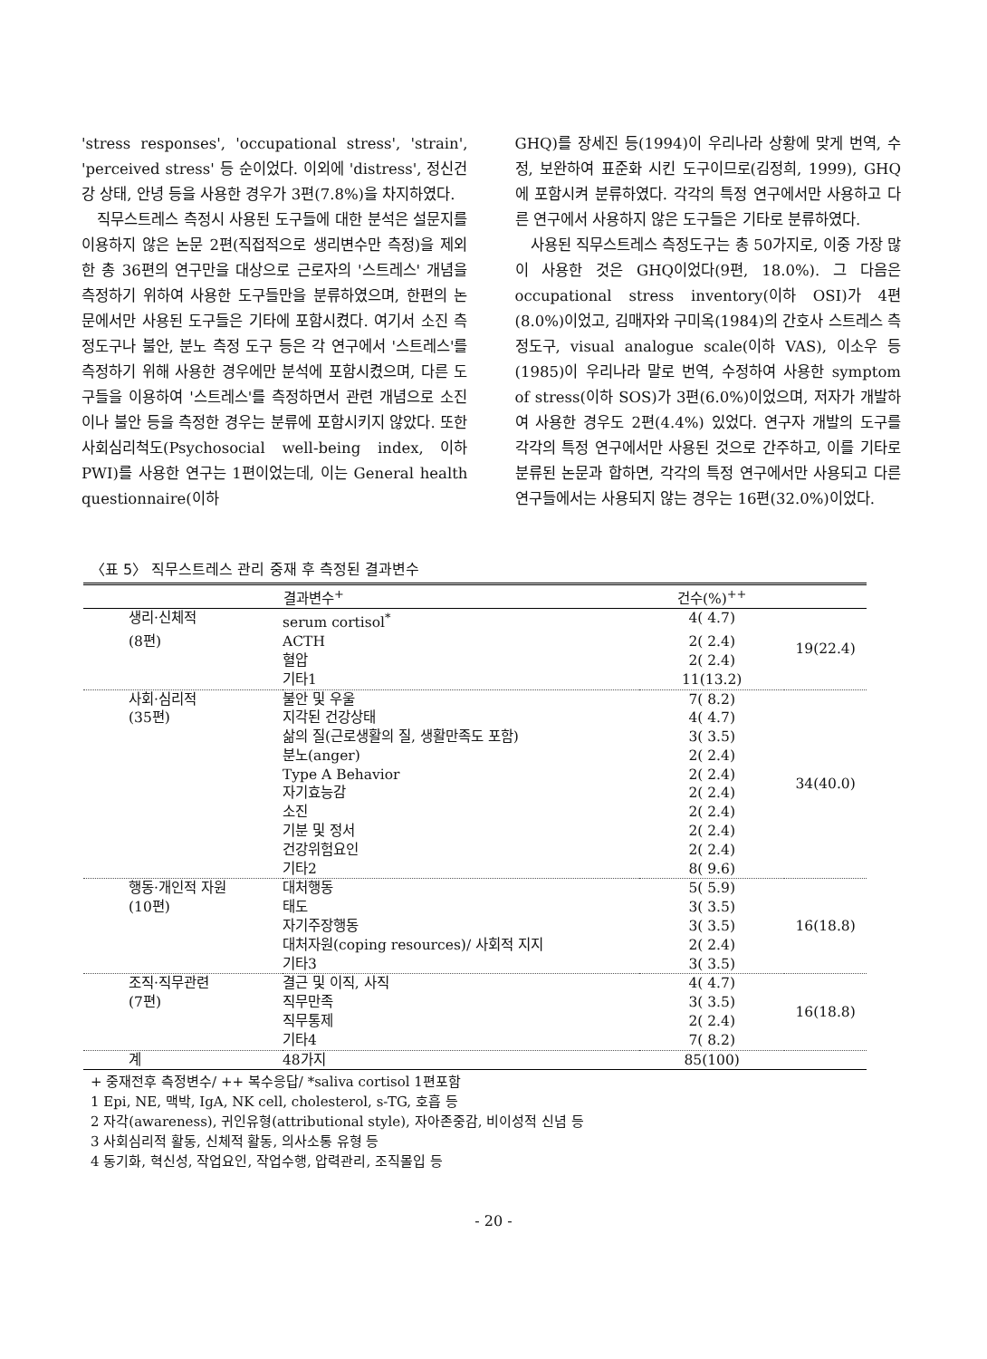'stress responses', 'occupational stress', 'strain', 'perceived stress' 등 순이었다. 이외에 'distress', 정신건강 상태, 안녕 등을 사용한 경우가 3편(7.8%)을 차지하였다.
직무스트레스 측정시 사용된 도구들에 대한 분석은 설문지를 이용하지 않은 논문 2편(직접적으로 생리변수만 측정)을 제외한 총 36편의 연구만을 대상으로 근로자의 '스트레스' 개념을 측정하기 위하여 사용한 도구들만을 분류하였으며, 한편의 논문에서만 사용된 도구들은 기타에 포함시켰다. 여기서 소진 측정도구나 불안, 분노 측정 도구 등은 각 연구에서 '스트레스'를 측정하기 위해 사용한 경우에만 분석에 포함시켰으며, 다른 도구들을 이용하여 '스트레스'를 측정하면서 관련 개념으로 소진이나 불안 등을 측정한 경우는 분류에 포함시키지 않았다. 또한 사회심리척도(Psychosocial well-being index, 이하 PWI)를 사용한 연구는 1편이었는데, 이는 General health questionnaire(이하
GHQ)를 장세진 등(1994)이 우리나라 상황에 맞게 번역, 수정, 보완하여 표준화 시킨 도구이므로(김정희, 1999), GHQ에 포함시켜 분류하였다. 각각의 특정 연구에서만 사용하고 다른 연구에서 사용하지 않은 도구들은 기타로 분류하였다.
사용된 직무스트레스 측정도구는 총 50가지로, 이중 가장 많이 사용한 것은 GHQ이었다(9편, 18.0%). 그 다음은 occupational stress inventory(이하 OSI)가 4편(8.0%)이었고, 김매자와 구미옥(1984)의 간호사 스트레스 측정도구, visual analogue scale(이하 VAS), 이소우 등(1985)이 우리나라 말로 번역, 수정하여 사용한 symptom of stress(이하 SOS)가 3편(6.0%)이었으며, 저자가 개발하여 사용한 경우도 2편(4.4%) 있었다. 연구자 개발의 도구를 각각의 특정 연구에서만 사용된 것으로 간주하고, 이를 기타로 분류된 논문과 합하면, 각각의 특정 연구에서만 사용되고 다른 연구들에서는 사용되지 않는 경우는 16편(32.0%)이었다.
〈표 5〉 직무스트레스 관리 중재 후 측정된 결과변수
| | 결과변수<sup>+</sup> | 건수(%)<sup>++</sup> | |
| --- | --- | --- | --- |
| 생리·신체적 | serum cortisol<sup>*</sup> | 4( 4.7) | 19(22.4) |
| (8편) | ACTH | 2( 2.4) | |
| | 혈압 | 2( 2.4) | |
| | 기타1 | 11(13.2) | |
| 사회·심리적 | 불안 및 우울 | 7( 8.2) | 34(40.0) |
| (35편) | 지각된 건강상태 | 4( 4.7) | |
| | 삶의 질(근로생활의 질, 생활만족도 포함) | 3( 3.5) | |
| | 분노(anger) | 2( 2.4) | |
| | Type A Behavior | 2( 2.4) | |
| | 자기효능감 | 2( 2.4) | |
| | 소진 | 2( 2.4) | |
| | 기분 및 정서 | 2( 2.4) | |
| | 건강위험요인 | 2( 2.4) | |
| | 기타2 | 8( 9.6) | |
| 행동·개인적 자원 | 대처행동 | 5( 5.9) | 16(18.8) |
| (10편) | 태도 | 3( 3.5) | |
| | 자기주장행동 | 3( 3.5) | |
| | 대처자원(coping resources)/ 사회적 지지 | 2( 2.4) | |
| | 기타3 | 3( 3.5) | |
| 조직·직무관련 | 결근 및 이직, 사직 | 4( 4.7) | 16(18.8) |
| (7편) | 직무만족 | 3( 3.5) | |
| | 직무통제 | 2( 2.4) | |
| | 기타4 | 7( 8.2) | |
| 계 | 48가지 | 85(100) | |
+ 중재전후 측정변수/ ++ 복수응답/ *saliva cortisol 1편포함
1 Epi, NE, 맥박, IgA, NK cell, cholesterol, s-TG, 호흡 등
2 자각(awareness), 귀인유형(attributional style), 자아존중감, 비이성적 신념 등
3 사회심리적 활동, 신체적 활동, 의사소통 유형 등
4 동기화, 혁신성, 작업요인, 작업수행, 압력관리, 조직몰입 등
- 20 -